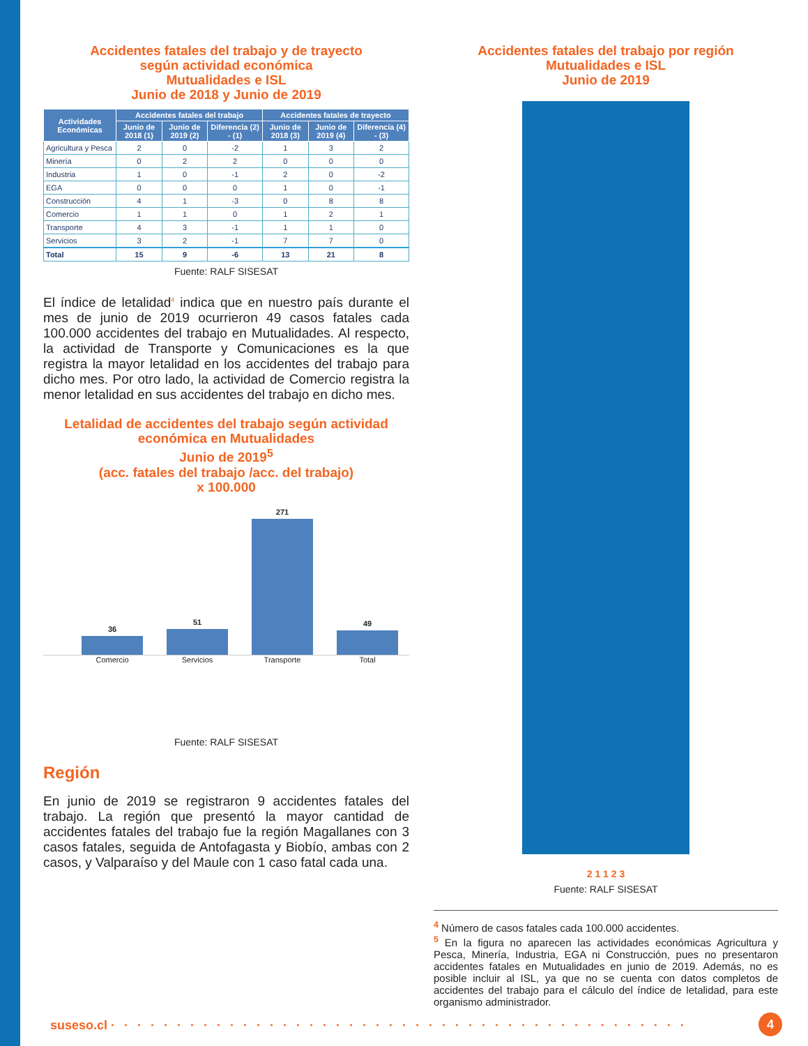Accidentes fatales del trabajo y de trayecto
según actividad económica
Mutualidades e ISL
Junio de 2018 y Junio de 2019
| Actividades Económicas | Accidentes fatales del trabajo | | | Accidentes fatales de trayecto | | |
| --- | --- | --- | --- | --- | --- | --- |
| | Junio de 2018 (1) | Junio de 2019 (2) | Diferencia (2) - (1) | Junio de 2018 (3) | Junio de 2019 (4) | Diferencia (4) - (3) |
| Agricultura y Pesca | 2 | 0 | -2 | 1 | 3 | 2 |
| Minería | 0 | 2 | 2 | 0 | 0 | 0 |
| Industria | 1 | 0 | -1 | 2 | 0 | -2 |
| EGA | 0 | 0 | 0 | 1 | 0 | -1 |
| Construcción | 4 | 1 | -3 | 0 | 8 | 8 |
| Comercio | 1 | 1 | 0 | 1 | 2 | 1 |
| Transporte | 4 | 3 | -1 | 1 | 1 | 0 |
| Servicios | 3 | 2 | -1 | 7 | 7 | 0 |
| Total | 15 | 9 | -6 | 13 | 21 | 8 |
Fuente: RALF SISESAT
El índice de letalidad<sup>4</sup> indica que en nuestro país durante el mes de junio de 2019 ocurrieron 49 casos fatales cada 100.000 accidentes del trabajo en Mutualidades. Al respecto, la actividad de Transporte y Comunicaciones es la que registra la mayor letalidad en los accidentes del trabajo para dicho mes. Por otro lado, la actividad de Comercio registra la menor letalidad en sus accidentes del trabajo en dicho mes.
Letalidad de accidentes del trabajo según actividad
económica en Mutualidades
Junio de 2019<sup>5</sup>
(acc. fatales del trabajo /acc. del trabajo)
x 100.000
36
51
271
49
Comercio Servicios Transporte Total
Fuente: RALF SISESAT
Región
En junio de 2019 se registraron 9 accidentes fatales del trabajo. La región que presentó la mayor cantidad de accidentes fatales del trabajo fue la región Magallanes con 3 casos fatales, seguida de Antofagasta y Biobío, ambas con 2 casos, y Valparaíso y del Maule con 1 caso fatal cada una.
Accidentes fatales del trabajo por región
Mutualidades e ISL
Junio de 2019
2 1 1 2 3
Fuente: RALF SISESAT
<sup>4</sup> Número de casos fatales cada 100.000 accidentes.
<sup>5</sup> En la figura no aparecen las actividades económicas Agricultura y Pesca, Minería, Industria, EGA ni Construcción, pues no presentaron accidentes fatales en Mutualidades en junio de 2019. Además, no es posible incluir al ISL, ya que no se cuenta con datos completos de accidentes del trabajo para el cálculo del índice de letalidad, para este organismo administrador.
suseso.cl · · · · · · · · · · · · · · · · · · · · · · · · · · · · · · · · · · · · · · · · · · · · 4